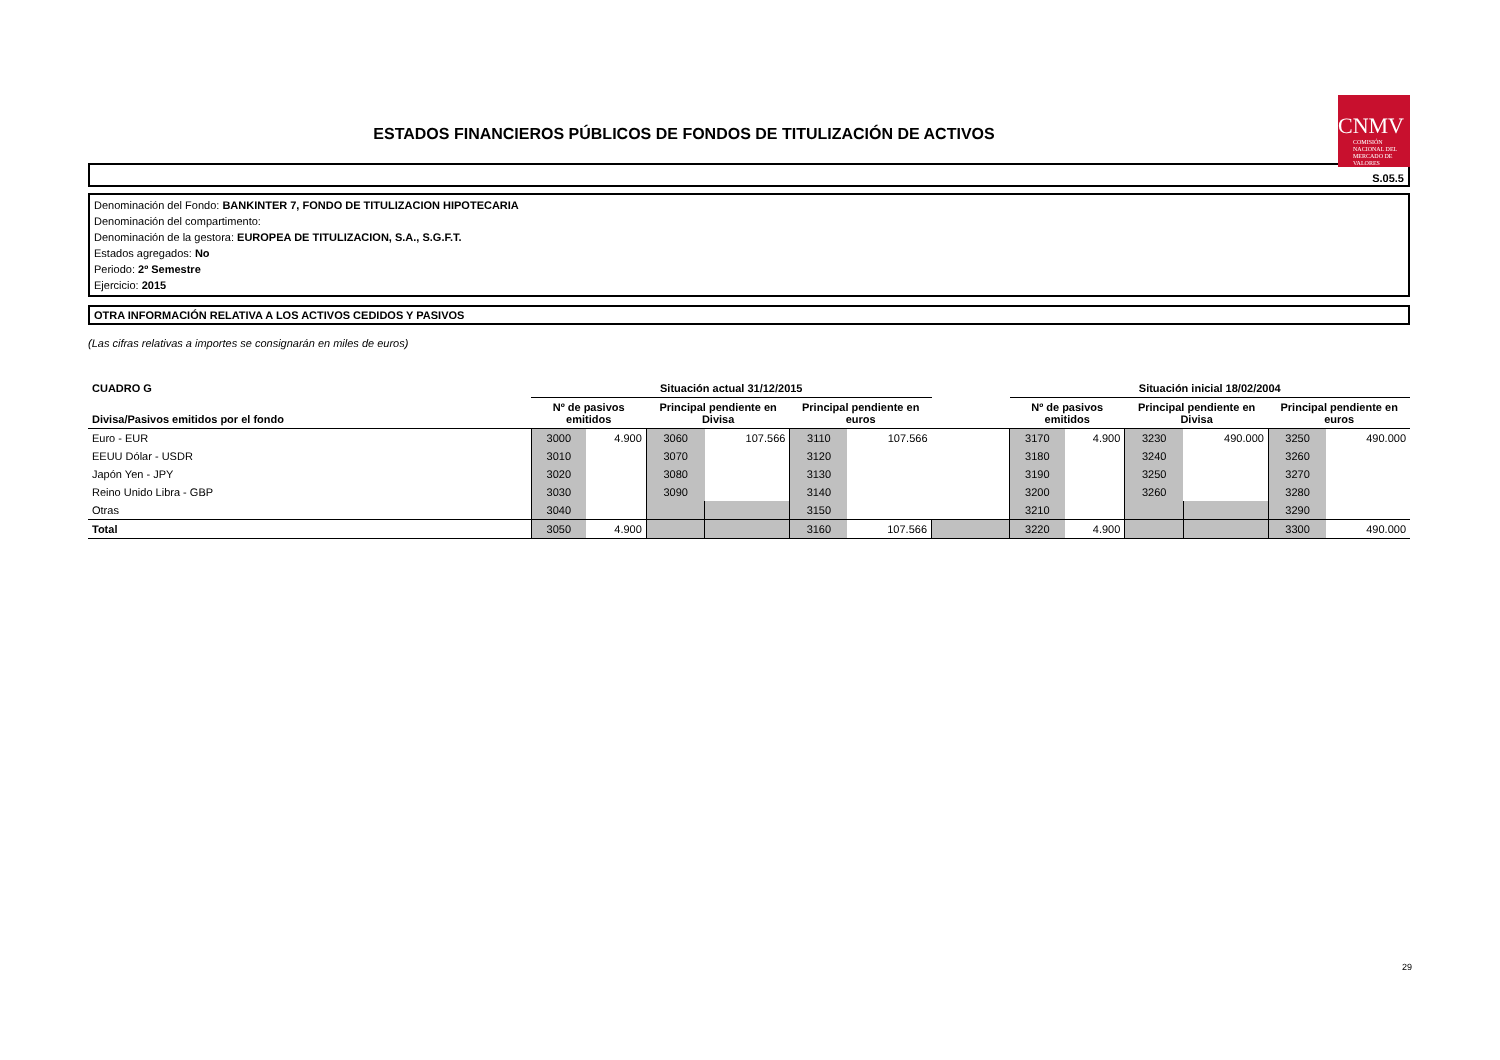ESTADOS FINANCIEROS PÚBLICOS DE FONDOS DE TITULIZACIÓN DE ACTIVOS
CNMV
COMISIÓN NACIONAL DEL MERCADO DE VALORES
S.05.5
Denominación del Fondo: BANKINTER 7, FONDO DE TITULIZACION HIPOTECARIA
Denominación del compartimento:
Denominación de la gestora: EUROPEA DE TITULIZACION, S.A., S.G.F.T.
Estados agregados: No
Periodo: 2º Semestre
Ejercicio: 2015
OTRA INFORMACIÓN RELATIVA A LOS ACTIVOS CEDIDOS Y PASIVOS
(Las cifras relativas a importes se consignarán en miles de euros)
| CUADRO G | Situación actual 31/12/2015 | | | | | | | Situación inicial 18/02/2004 | | | | | |
| --- | --- | --- | --- | --- | --- | --- | --- | --- | --- | --- | --- | --- | --- |
| Divisa/Pasivos emitidos por el fondo | Nº de pasivos emitidos | | Principal pendiente en Divisa | | Principal pendiente en euros | | | Nº de pasivos emitidos | | Principal pendiente en Divisa | | Principal pendiente en euros | |
| Euro - EUR | 3000 | 4.900 | 3060 | 107.566 | 3110 | 107.566 | | 3170 | 4.900 | 3230 | 490.000 | 3250 | 490.000 |
| EEUU Dólar - USDR | 3010 | | 3070 | | 3120 | | | 3180 | | 3240 | | 3260 | |
| Japón Yen - JPY | 3020 | | 3080 | | 3130 | | | 3190 | | 3250 | | 3270 | |
| Reino Unido Libra - GBP | 3030 | | 3090 | | 3140 | | | 3200 | | 3260 | | 3280 | |
| Otras | 3040 | | | | 3150 | | | 3210 | | | | 3290 | |
| Total | 3050 | 4.900 | | | 3160 | 107.566 | | 3220 | 4.900 | | | 3300 | 490.000 |
29